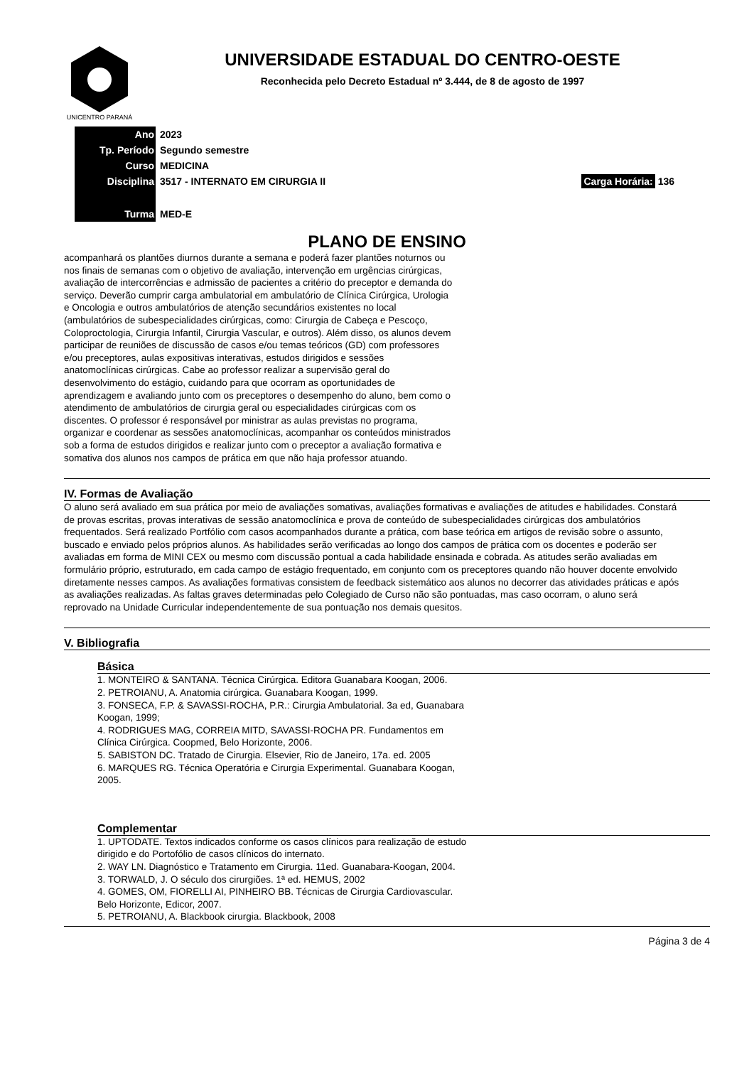UNICENTRO PARANÁ
UNIVERSIDADE ESTADUAL DO CENTRO-OESTE
Reconhecida pelo Decreto Estadual nº 3.444, de 8 de agosto de 1997
| Ano | 2023 | |
| Tp. Período | Segundo semestre | |
| Curso | MEDICINA | |
| Disciplina | 3517 - INTERNATO EM CIRURGIA II | Carga Horária: 136 |
| Turma | MED-E | |
PLANO DE ENSINO
acompanhará os plantões diurnos durante a semana e poderá fazer plantões noturnos ou nos finais de semanas com o objetivo de avaliação, intervenção em urgências cirúrgicas, avaliação de intercorrências e admissão de pacientes a critério do preceptor e demanda do serviço. Deverão cumprir carga ambulatorial em ambulatório de Clínica Cirúrgica, Urologia e Oncologia e outros ambulatórios de atenção secundários existentes no local (ambulatórios de subespecialidades cirúrgicas, como: Cirurgia de Cabeça e Pescoço, Coloproctologia, Cirurgia Infantil, Cirurgia Vascular, e outros). Além disso, os alunos devem participar de reuniões de discussão de casos e/ou temas teóricos (GD) com professores e/ou preceptores, aulas expositivas interativas, estudos dirigidos e sessões anatomoclínicas cirúrgicas. Cabe ao professor realizar a supervisão geral do desenvolvimento do estágio, cuidando para que ocorram as oportunidades de aprendizagem e avaliando junto com os preceptores o desempenho do aluno, bem como o atendimento de ambulatórios de cirurgia geral ou especialidades cirúrgicas com os discentes. O professor é responsável por ministrar as aulas previstas no programa, organizar e coordenar as sessões anatomoclínicas, acompanhar os conteúdos ministrados sob a forma de estudos dirigidos e realizar junto com o preceptor a avaliação formativa e somativa dos alunos nos campos de prática em que não haja professor atuando.
IV. Formas de Avaliação
O aluno será avaliado em sua prática por meio de avaliações somativas, avaliações formativas e avaliações de atitudes e habilidades. Constará de provas escritas, provas interativas de sessão anatomoclínica e prova de conteúdo de subespecialidades cirúrgicas dos ambulatórios frequentados. Será realizado Portfólio com casos acompanhados durante a prática, com base teórica em artigos de revisão sobre o assunto, buscado e enviado pelos próprios alunos. As habilidades serão verificadas ao longo dos campos de prática com os docentes e poderão ser avaliadas em forma de MINI CEX ou mesmo com discussão pontual a cada habilidade ensinada e cobrada. As atitudes serão avaliadas em formulário próprio, estruturado, em cada campo de estágio frequentado, em conjunto com os preceptores quando não houver docente envolvido diretamente nesses campos. As avaliações formativas consistem de feedback sistemático aos alunos no decorrer das atividades práticas e após as avaliações realizadas. As faltas graves determinadas pelo Colegiado de Curso não são pontuadas, mas caso ocorram, o aluno será reprovado na Unidade Curricular independentemente de sua pontuação nos demais quesitos.
V. Bibliografia
Básica
1. MONTEIRO & SANTANA. Técnica Cirúrgica. Editora Guanabara Koogan, 2006.
2. PETROIANU, A. Anatomia cirúrgica. Guanabara Koogan, 1999.
3. FONSECA, F.P. & SAVASSI-ROCHA, P.R.: Cirurgia Ambulatorial. 3a ed, Guanabara Koogan, 1999;
4. RODRIGUES MAG, CORREIA MITD, SAVASSI-ROCHA PR. Fundamentos em Clínica Cirúrgica. Coopmed, Belo Horizonte, 2006.
5. SABISTON DC. Tratado de Cirurgia. Elsevier, Rio de Janeiro, 17a. ed. 2005
6. MARQUES RG. Técnica Operatória e Cirurgia Experimental. Guanabara Koogan, 2005.
Complementar
1. UPTODATE. Textos indicados conforme os casos clínicos para realização de estudo dirigido e do Portofólio de casos clínicos do internato.
2. WAY LN. Diagnóstico e Tratamento em Cirurgia. 11ed. Guanabara-Koogan, 2004.
3. TORWALD, J. O século dos cirurgiões. 1ª ed. HEMUS, 2002
4. GOMES, OM, FIORELLI AI, PINHEIRO BB. Técnicas de Cirurgia Cardiovascular. Belo Horizonte, Edicor, 2007.
5. PETROIANU, A. Blackbook cirurgia. Blackbook, 2008
Página 3 de 4